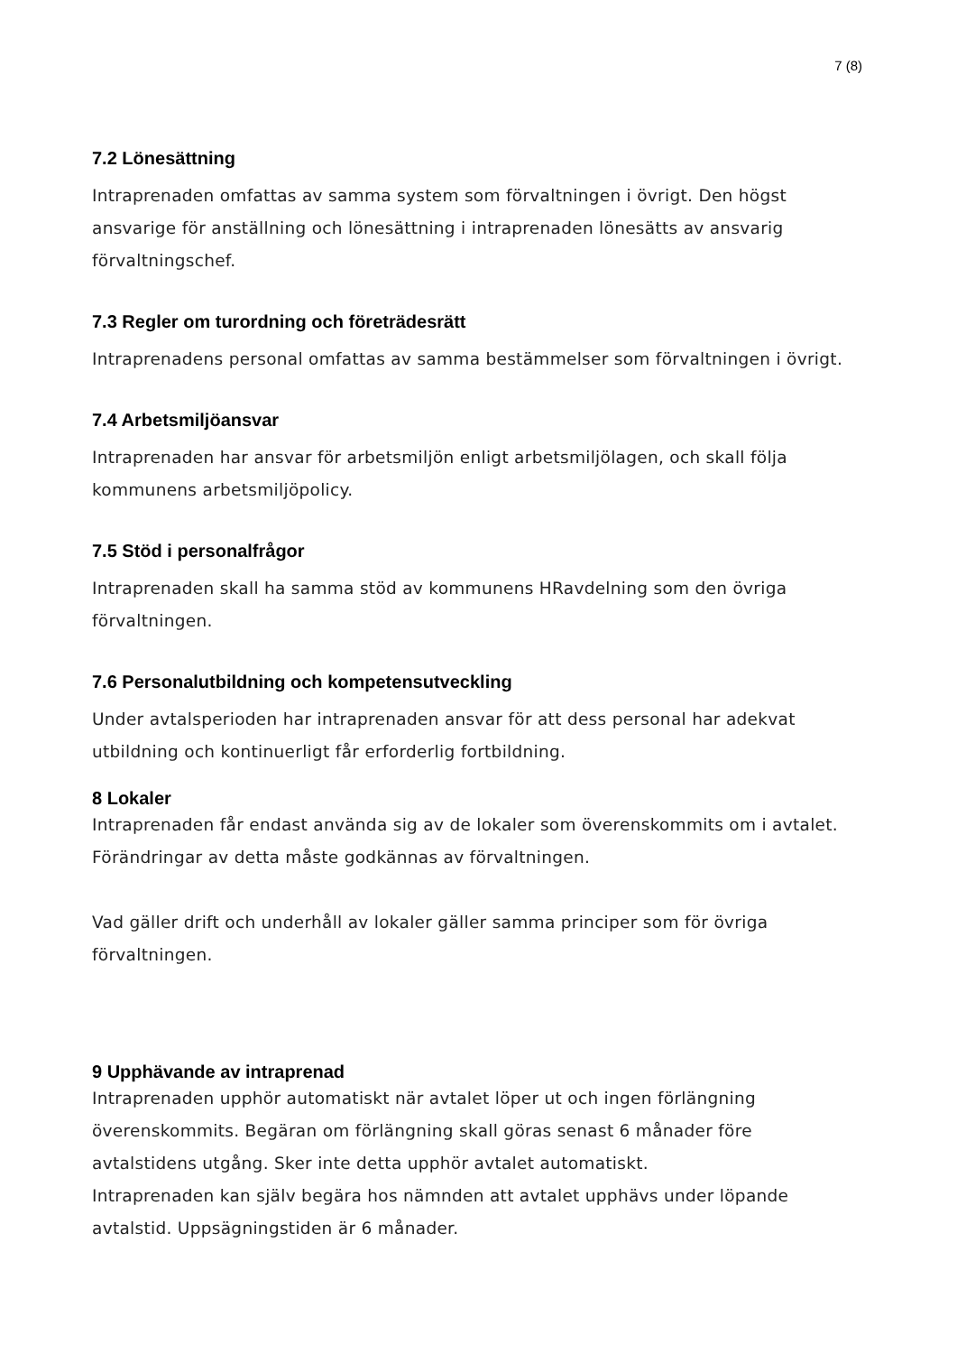7 (8)
7.2 Lönesättning
Intraprenaden omfattas av samma system som förvaltningen i övrigt. Den högst ansvarige för anställning och lönesättning i intraprenaden lönesätts av ansvarig förvaltningschef.
7.3 Regler om turordning och företrädesrätt
Intraprenadens personal omfattas av samma bestämmelser som förvaltningen i övrigt.
7.4 Arbetsmiljöansvar
Intraprenaden har ansvar för arbetsmiljön enligt arbetsmiljölagen, och skall följa kommunens arbetsmiljöpolicy.
7.5 Stöd i personalfrågor
Intraprenaden skall ha samma stöd av kommunens HRavdelning som den övriga förvaltningen.
7.6 Personalutbildning och kompetensutveckling
Under avtalsperioden har intraprenaden ansvar för att dess personal har adekvat utbildning och kontinuerligt får erforderlig fortbildning.
8 Lokaler
Intraprenaden får endast använda sig av de lokaler som överenskommits om i avtalet. Förändringar av detta måste godkännas av förvaltningen.
Vad gäller drift och underhåll av lokaler gäller samma principer som för övriga förvaltningen.
9 Upphävande av intraprenad
Intraprenaden upphör automatiskt när avtalet löper ut och ingen förlängning överenskommits. Begäran om förlängning skall göras senast 6 månader före avtalstidens utgång. Sker inte detta upphör avtalet automatiskt.
Intraprenaden kan själv begära hos nämnden att avtalet upphävs under löpande avtalstid. Uppsägningstiden är 6 månader.